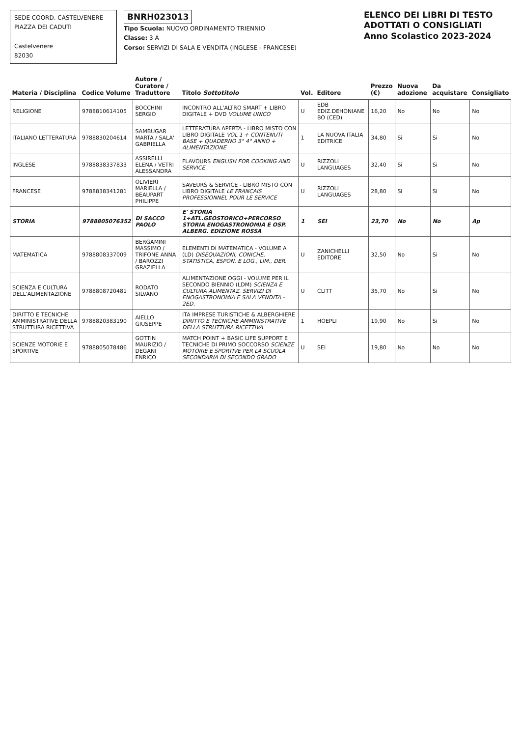SEDE COORD. CASTELVENERE
PIAZZA DEI CADUTI
Castelvenere
82030
BNRH023013
Tipo Scuola: NUOVO ORDINAMENTO TRIENNIO
Classe: 3 A
Corso: SERVIZI DI SALA E VENDITA (INGLESE - FRANCESE)
ELENCO DEI LIBRI DI TESTO ADOTTATI O CONSIGLIATI
Anno Scolastico 2023-2024
| Materia / Disciplina | Codice Volume | Autore / Curatore / Traduttore | Titolo Sottotitolo | Vol. | Editore | Prezzo (€) | Nuova adozione | Da acquistare | Consigliato |
| --- | --- | --- | --- | --- | --- | --- | --- | --- | --- |
| RELIGIONE | 9788810614105 | BOCCHINI SERGIO | INCONTRO ALL'ALTRO SMART + LIBRO DIGITALE + DVD VOLUME UNICO | U | EDB EDIZ.DEHONIANE BO (CED) | 16,20 | No | No | No |
| ITALIANO LETTERATURA | 9788830204614 | SAMBUGAR MARTA / SALA' GABRIELLA | LETTERATURA APERTA - LIBRO MISTO CON LIBRO DIGITALE VOL 1 + CONTENUTI BASE + QUADERNO 3° 4° ANNO + ALIMENTAZIONE | 1 | LA NUOVA ITALIA EDITRICE | 34,80 | Si | Si | No |
| INGLESE | 9788838337833 | ASSIRELLI ELENA / VETRI ALESSANDRA | FLAVOURS ENGLISH FOR COOKING AND SERVICE | U | RIZZOLI LANGUAGES | 32,40 | Si | Si | No |
| FRANCESE | 9788838341281 | OLIVIERI MARIELLA / BEAUPART PHILIPPE | SAVEURS & SERVICE - LIBRO MISTO CON LIBRO DIGITALE LE FRANCAIS PROFESSIONNEL POUR LE SERVICE | U | RIZZOLI LANGUAGES | 28,80 | Si | Si | No |
| STORIA | 9788805076352 | DI SACCO PAOLO | E' STORIA 1+ATL.GEOSTORICO+PERCORSO STORIA ENOGASTRONOMIA E OSP. ALBERG. EDIZIONE ROSSA | 1 | SEI | 23,70 | No | No | Ap |
| MATEMATICA | 9788808337009 | BERGAMINI MASSIMO / TRIFONE ANNA / BAROZZI GRAZIELLA | ELEMENTI DI MATEMATICA - VOLUME A (LD) DISEQUAZIONI, CONICHE, STATISTICA, ESPON. E LOG., LIM., DER. | U | ZANICHELLI EDITORE | 32,50 | No | Si | No |
| SCIENZA E CULTURA DELL'ALIMENTAZIONE | 9788808720481 | RODATO SILVANO | ALIMENTAZIONE OGGI - VOLUME PER IL SECONDO BIENNIO (LDM) SCIENZA E CULTURA ALIMENTAZ. SERVIZI DI ENOGASTRONOMIA E SALA VENDITA - 2ED. | U | CLITT | 35,70 | No | Si | No |
| DIRITTO E TECNICHE AMMINISTRATIVE DELLA STRUTTURA RICETTIVA | 9788820383190 | AIELLO GIUSEPPE | ITA IMPRESE TURISTICHE & ALBERGHIERE DIRITTO E TECNICHE AMMINISTRATIVE DELLA STRUTTURA RICETTIVA | 1 | HOEPLI | 19,90 | No | Si | No |
| SCIENZE MOTORIE E SPORTIVE | 9788805078486 | GOTTIN MAURIZIO / DEGANI ENRICO | MATCH POINT + BASIC LIFE SUPPORT E TECNICHE DI PRIMO SOCCORSO SCIENZE MOTORIE E SPORTIVE PER LA SCUOLA SECONDARIA DI SECONDO GRADO | U | SEI | 19,80 | No | No | No |